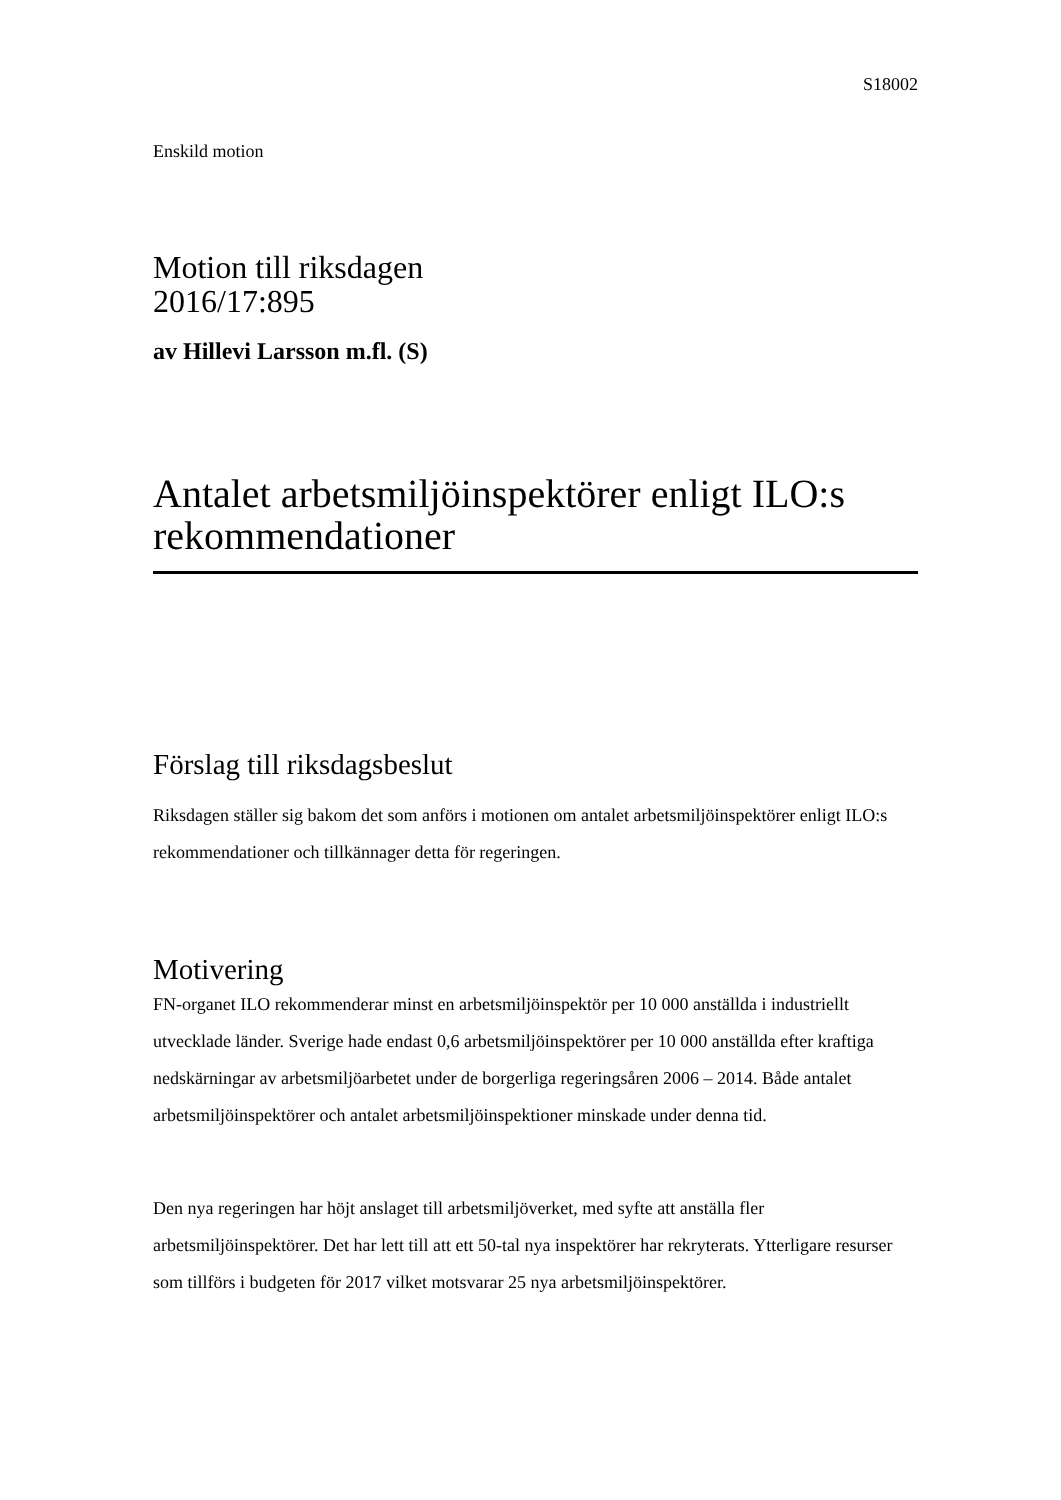S18002
Enskild motion
Motion till riksdagen
2016/17:895
av Hillevi Larsson m.fl. (S)
Antalet arbetsmiljöinspektörer enligt ILO:s rekommendationer
Förslag till riksdagsbeslut
Riksdagen ställer sig bakom det som anförs i motionen om antalet arbetsmiljöinspektörer enligt ILO:s rekommendationer och tillkännager detta för regeringen.
Motivering
FN-organet ILO rekommenderar minst en arbetsmiljöinspektör per 10 000 anställda i industriellt utvecklade länder. Sverige hade endast 0,6 arbetsmiljöinspektörer per 10 000 anställda efter kraftiga nedskärningar av arbetsmiljöarbetet under de borgerliga regeringsåren 2006 – 2014. Både antalet arbetsmiljöinspektörer och antalet arbetsmiljöinspektioner minskade under denna tid.
Den nya regeringen har höjt anslaget till arbetsmiljöverket, med syfte att anställa fler arbetsmiljöinspektörer. Det har lett till att ett 50-tal nya inspektörer har rekryterats. Ytterligare resurser som tillförs i budgeten för 2017 vilket motsvarar 25 nya arbetsmiljöinspektörer.